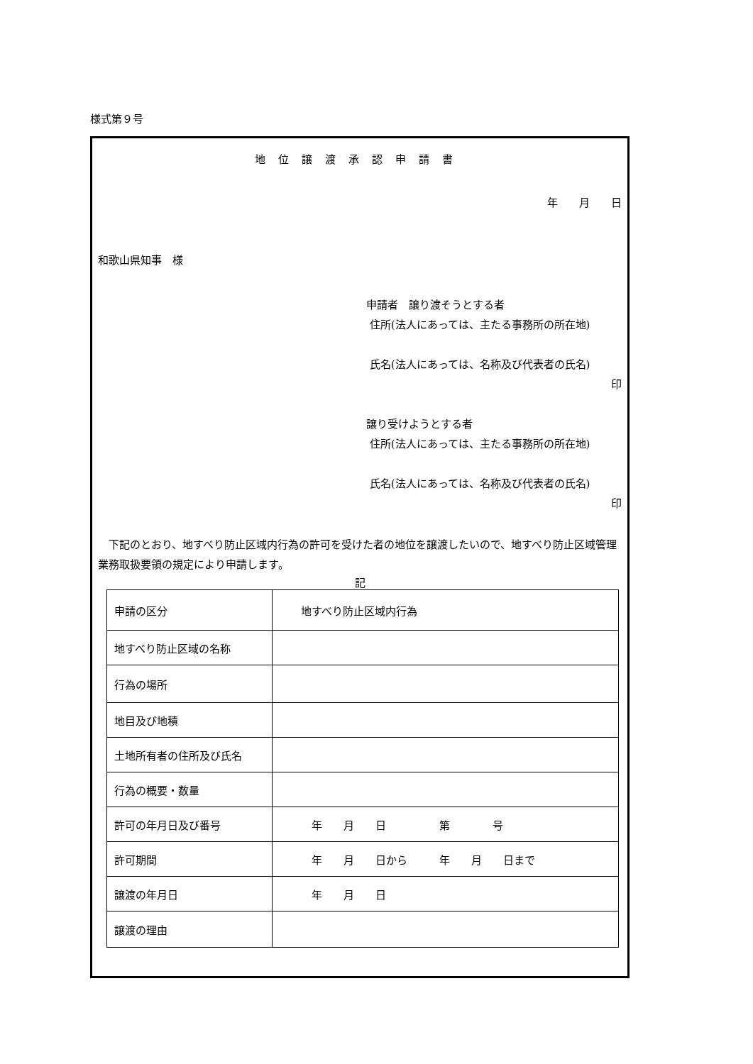様式第９号
地位譲渡承認申請書
年　　月　　日
和歌山県知事　様
申請者　譲り渡そうとする者
住所(法人にあっては、主たる事務所の所在地)
氏名(法人にあっては、名称及び代表者の氏名)
印
譲り受けようとする者
住所(法人にあっては、主たる事務所の所在地)
氏名(法人にあっては、名称及び代表者の氏名)
印
　下記のとおり、地すべり防止区域内行為の許可を受けた者の地位を譲渡したいので、地すべり防止区域管理業務取扱要領の規定により申請します。
記
| 申請の区分 | 地すべり防止区域内行為 |
| 地すべり防止区域の名称 | |
| 行為の場所 | |
| 地目及び地積 | |
| 土地所有者の住所及び氏名 | |
| 行為の概要・数量 | |
| 許可の年月日及び番号 | 年 月 日 第 号 |
| 許可期間 | 年 月 日から 年 月 日まで |
| 譲渡の年月日 | 年 月 日 |
| 譲渡の理由 | |